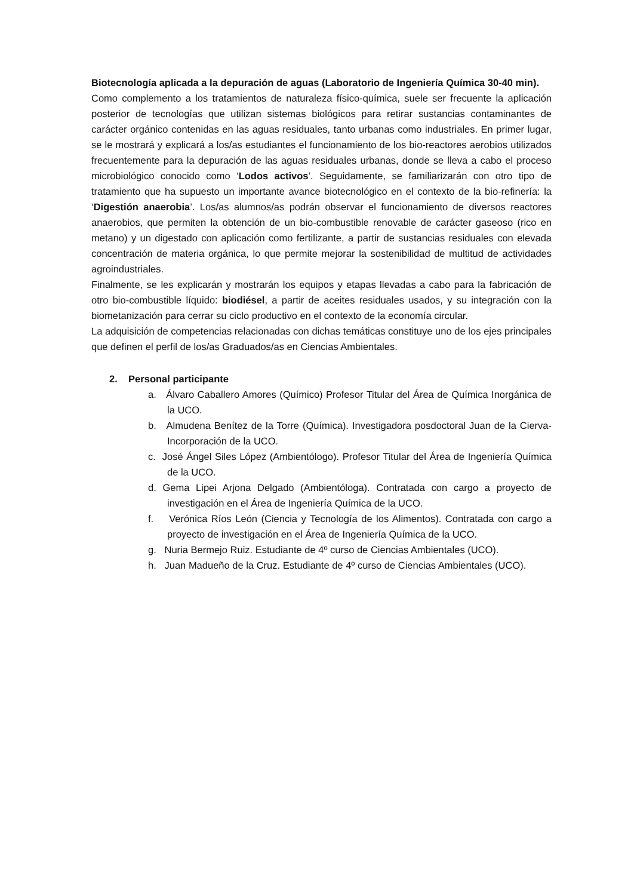Biotecnología aplicada a la depuración de aguas (Laboratorio de Ingeniería Química 30-40 min).
Como complemento a los tratamientos de naturaleza físico-química, suele ser frecuente la aplicación posterior de tecnologías que utilizan sistemas biológicos para retirar sustancias contaminantes de carácter orgánico contenidas en las aguas residuales, tanto urbanas como industriales. En primer lugar, se le mostrará y explicará a los/as estudiantes el funcionamiento de los bio-reactores aerobios utilizados frecuentemente para la depuración de las aguas residuales urbanas, donde se lleva a cabo el proceso microbiológico conocido como ‘Lodos activos’. Seguidamente, se familiarizarán con otro tipo de tratamiento que ha supuesto un importante avance biotecnológico en el contexto de la bio-refinería: la ‘Digestión anaerobia’. Los/as alumnos/as podrán observar el funcionamiento de diversos reactores anaerobios, que permiten la obtención de un bio-combustible renovable de carácter gaseoso (rico en metano) y un digestado con aplicación como fertilizante, a partir de sustancias residuales con elevada concentración de materia orgánica, lo que permite mejorar la sostenibilidad de multitud de actividades agroindustriales.
Finalmente, se les explicarán y mostrarán los equipos y etapas llevadas a cabo para la fabricación de otro bio-combustible líquido: biodiésel, a partir de aceites residuales usados, y su integración con la biometanización para cerrar su ciclo productivo en el contexto de la economía circular.
La adquisición de competencias relacionadas con dichas temáticas constituye uno de los ejes principales que definen el perfil de los/as Graduados/as en Ciencias Ambientales.
2. Personal participante
a. Álvaro Caballero Amores (Químico) Profesor Titular del Área de Química Inorgánica de la UCO.
b. Almudena Benítez de la Torre (Química). Investigadora posdoctoral Juan de la Cierva-Incorporación de la UCO.
c. José Ángel Siles López (Ambientólogo). Profesor Titular del Área de Ingeniería Química de la UCO.
d. Gema Lipei Arjona Delgado (Ambientóloga). Contratada con cargo a proyecto de investigación en el Área de Ingeniería Química de la UCO.
f. Verónica Ríos León (Ciencia y Tecnología de los Alimentos). Contratada con cargo a proyecto de investigación en el Área de Ingeniería Química de la UCO.
g. Nuria Bermejo Ruiz. Estudiante de 4º curso de Ciencias Ambientales (UCO).
h. Juan Madueño de la Cruz. Estudiante de 4º curso de Ciencias Ambientales (UCO).